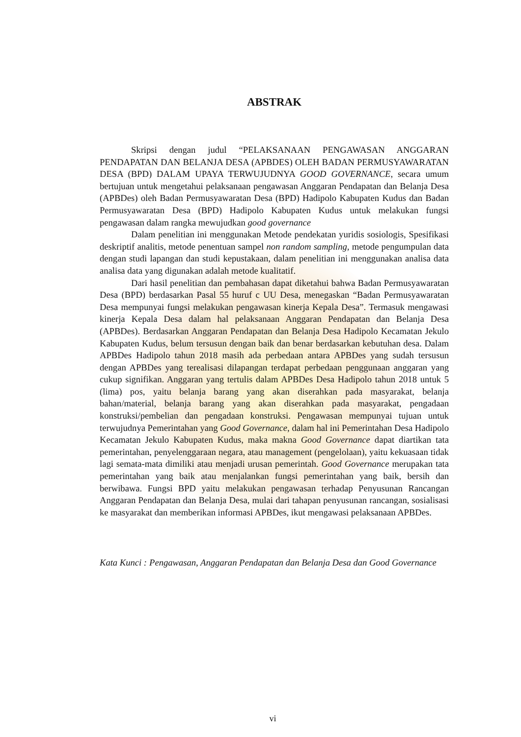ABSTRAK
Skripsi dengan judul “PELAKSANAAN PENGAWASAN ANGGARAN PENDAPATAN DAN BELANJA DESA (APBDES) OLEH BADAN PERMUSYAWARATAN DESA (BPD) DALAM UPAYA TERWUJUDNYA GOOD GOVERNANCE, secara umum bertujuan untuk mengetahui pelaksanaan pengawasan Anggaran Pendapatan dan Belanja Desa (APBDes) oleh Badan Permusyawaratan Desa (BPD) Hadipolo Kabupaten Kudus dan Badan Permusyawaratan Desa (BPD) Hadipolo Kabupaten Kudus untuk melakukan fungsi pengawasan dalam rangka mewujudkan good governance
Dalam penelitian ini menggunakan Metode pendekatan yuridis sosiologis, Spesifikasi deskriptif analitis, metode penentuan sampel non random sampling, metode pengumpulan data dengan studi lapangan dan studi kepustakaan, dalam penelitian ini menggunakan analisa data analisa data yang digunakan adalah metode kualitatif.
Dari hasil penelitian dan pembahasan dapat diketahui bahwa Badan Permusyawaratan Desa (BPD) berdasarkan Pasal 55 huruf c UU Desa, menegaskan “Badan Permusyawaratan Desa mempunyai fungsi melakukan pengawasan kinerja Kepala Desa”. Termasuk mengawasi kinerja Kepala Desa dalam hal pelaksanaan Anggaran Pendapatan dan Belanja Desa (APBDes). Berdasarkan Anggaran Pendapatan dan Belanja Desa Hadipolo Kecamatan Jekulo Kabupaten Kudus, belum tersusun dengan baik dan benar berdasarkan kebutuhan desa. Dalam APBDes Hadipolo tahun 2018 masih ada perbedaan antara APBDes yang sudah tersusun dengan APBDes yang terealisasi dilapangan terdapat perbedaan penggunaan anggaran yang cukup signifikan. Anggaran yang tertulis dalam APBDes Desa Hadipolo tahun 2018 untuk 5 (lima) pos, yaitu belanja barang yang akan diserahkan pada masyarakat, belanja bahan/material, belanja barang yang akan diserahkan pada masyarakat, pengadaan konstruksi/pembelian dan pengadaan konstruksi. Pengawasan mempunyai tujuan untuk terwujudnya Pemerintahan yang Good Governance, dalam hal ini Pemerintahan Desa Hadipolo Kecamatan Jekulo Kabupaten Kudus, maka makna Good Governance dapat diartikan tata pemerintahan, penyelenggaraan negara, atau management (pengelolaan), yaitu kekuasaan tidak lagi semata-mata dimiliki atau menjadi urusan pemerintah. Good Governance merupakan tata pemerintahan yang baik atau menjalankan fungsi pemerintahan yang baik, bersih dan berwibawa. Fungsi BPD yaitu melakukan pengawasan terhadap Penyusunan Rancangan Anggaran Pendapatan dan Belanja Desa, mulai dari tahapan penyusunan rancangan, sosialisasi ke masyarakat dan memberikan informasi APBDes, ikut mengawasi pelaksanaan APBDes.
Kata Kunci : Pengawasan, Anggaran Pendapatan dan Belanja Desa dan Good Governance
vi